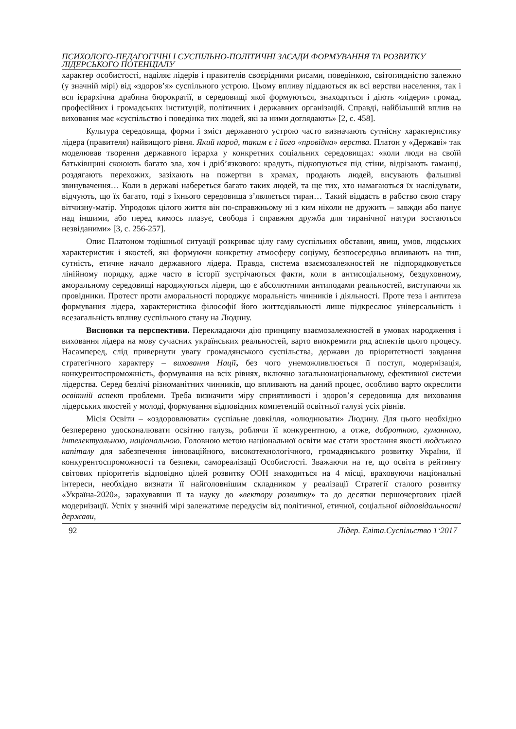ПСИХОЛОГО-ПЕДАГОГІЧНІ І СУСПІЛЬНО-ПОЛІТИЧНІ ЗАСАДИ ФОРМУВАННЯ ТА РОЗВИТКУ ЛІДЕРСЬКОГО ПОТЕНЦІАЛУ
характер особистості, наділяє лідерів і правителів своєрідними рисами, поведінкою, світоглядністю залежно (у значній мірі) від «здоров’я» суспільного устрою. Цьому впливу піддаються як всі верстви населення, так і вся ієрархічна драбина бюрократії, в середовищі якої формуються, знаходяться і діють «лідери» громад, професійних і громадських інституцій, політичних і державних організацій. Справді, найбільший вплив на виховання має «суспільство і поведінка тих людей, які за ними доглядають» [2, с. 458].
Культура середовища, форми і зміст державного устрою часто визначають сутнісну характеристику лідера (правителя) найвищого рівня. Який народ, таким є і його «провідна» верства. Платон у «Державі» так моделював творення державного ієрарха у конкретних соціальних середовищах: «коли люди на своїй батьківщині скоюють багато зла, хоч і дріб’язкового: крадуть, підкопуються під стіни, відрізають гаманці, роздягають перехожих, зазіхають на пожертви в храмах, продають людей, висувають фальшиві звинувачення… Коли в державі набереться багато таких людей, та ще тих, хто намагаються їх наслідувати, відчують, що їх багато, тоді з їхнього середовища з’являється тиран… Такий віддасть в рабство свою стару вітчизну-матір. Упродовж цілого життя він по-справжньому ні з ким ніколи не дружить – завжди або панує над іншими, або перед кимось плазує, свобода і справжня дружба для тиранічної натури зостаються незвіданими» [3, с. 256-257].
Опис Платоном тодішньої ситуації розкриває цілу гаму суспільних обставин, явищ, умов, людських характеристик і якостей, які формуючи конкретну атмосферу соціуму, безпосередньо впливають на тип, сутність, етичне начало державного лідера. Правда, система взаємозалежностей не підпорядковується лінійному порядку, адже часто в історії зустрічаються факти, коли в антисоціальному, бездуховному, аморальному середовищі народжуються лідери, що є абсолютними антиподами реальностей, виступаючи як провідники. Протест проти аморальності породжує моральність чинників і діяльності. Проте теза і антитеза формування лідера, характеристика філософії його життєдіяльності лише підкреслює універсальність і всезагальність впливу суспільного стану на Людину.
Висновки та перспективи. Перекладаючи дію принципу взаємозалежностей в умовах народження і виховання лідера на мову сучасних українських реальностей, варто виокремити ряд аспектів цього процесу. Насамперед, слід привернути увагу громадянського суспільства, держави до пріоритетності завдання стратегічного характеру – виховання Нації, без чого унеможливлюється її поступ, модернізація, конкурентоспроможність, формування на всіх рівнях, включно загальнонаціональному, ефективної системи лідерства. Серед безлічі різноманітних чинників, що впливають на даний процес, особливо варто окреслити освітній аспект проблеми. Треба визначити міру сприятливості і здоров’я середовища для виховання лідерських якостей у молоді, формування відповідних компетенцій освітньої галузі усіх рівнів.
Місія Освіти – «оздоровлювати» суспільне довкілля, «олюднювати» Людину. Для цього необхідно безперервно удосконалювати освітню галузь, роблячи її конкурентною, а отже, добротною, гуманною, інтелектуальною, національною. Головною метою національної освіти має стати зростання якості людського капіталу для забезпечення інноваційного, високотехнологічного, громадянського розвитку України, її конкурентоспроможності та безпеки, самореалізації Особистості. Зважаючи на те, що освіта в рейтингу світових пріоритетів відповідно цілей розвитку ООН знаходиться на 4 місці, враховуючи національні інтереси, необхідно визнати її найголовнішим складником у реалізації Стратегії сталого розвитку «Україна-2020», зарахувавши її та науку до «вектору розвитку» та до десятки першочергових цілей модернізації. Успіх у значній мірі залежатиме передусім від політичної, етичної, соціальної відповідальності держави,
92 Лідер. Еліта.Суспільство 1‘2017